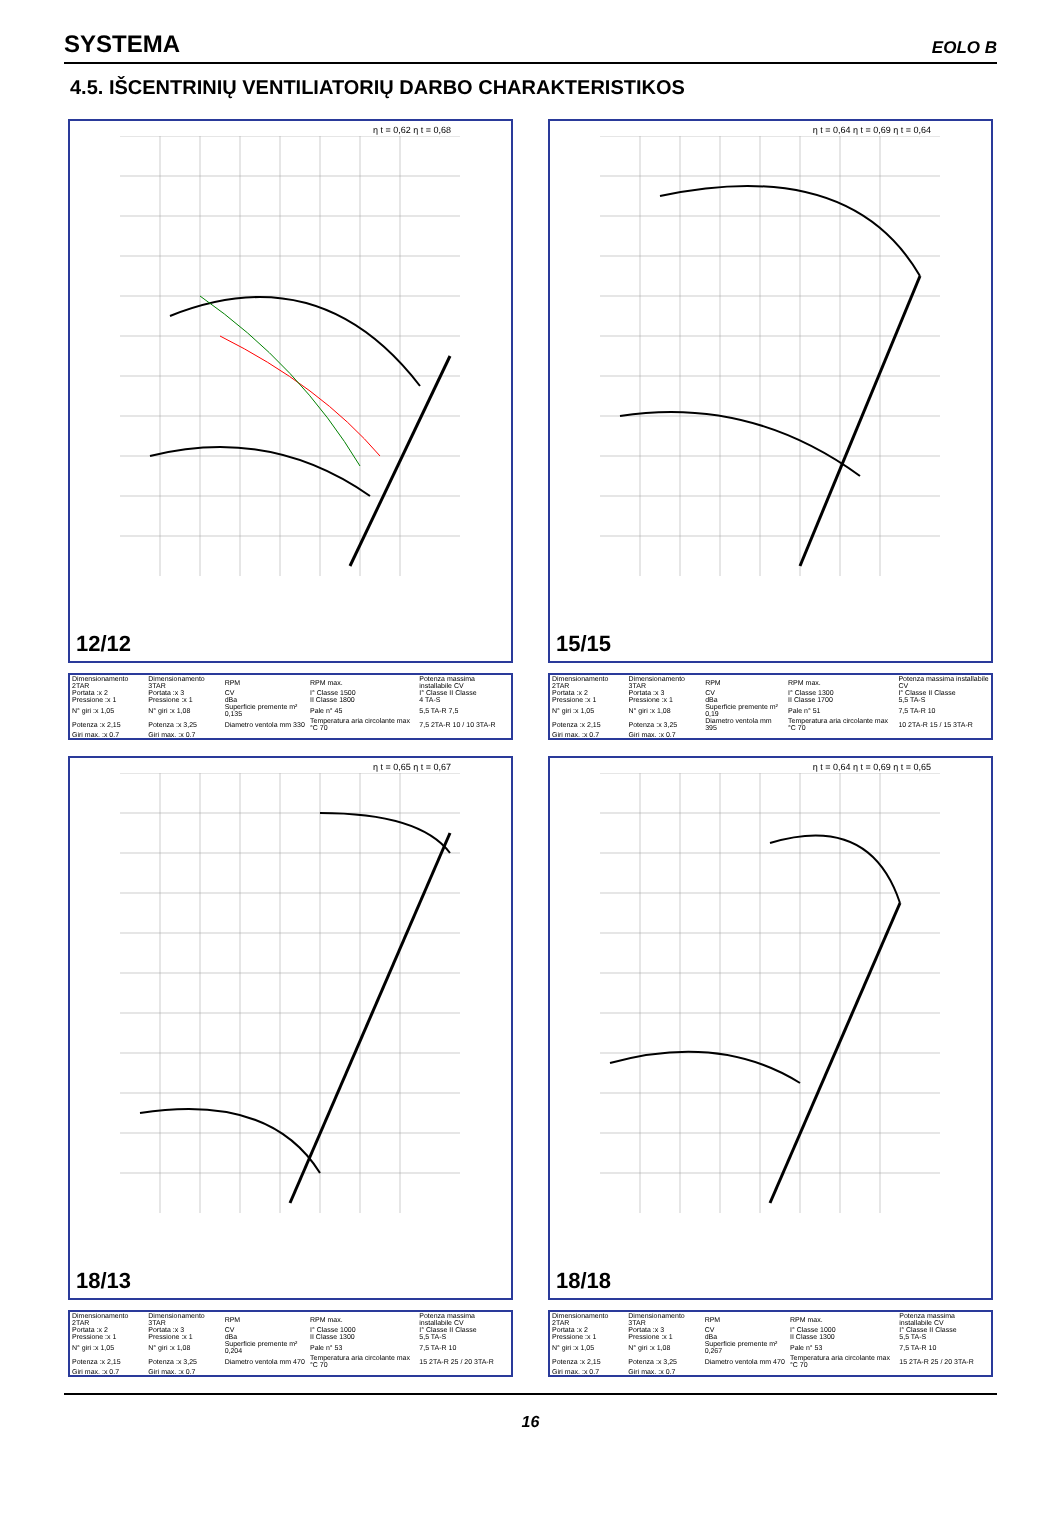SYSTEMA EOLO B
4.5. IŠCENTRINIŲ VENTILIATORIŲ DARBO CHARAKTERISTIKOS
η t = 0,62 η t = 0,68
12/12
| Dimensionamento 2TAR | Dimensionamento 3TAR | RPM | RPM max. | Potenza massima installabile CV |
| Portata :x 2 | Portata :x 3 | CV | I° Classe 1500 | I° Classe II Classe |
| Pressione :x 1 | Pressione :x 1 | dBa | II Classe 1800 | 4 TA-S |
| N° giri :x 1,05 | N° giri :x 1,08 | Superficie premente m² 0,135 | Pale n° 45 | 5,5 TA-R 7,5 |
| Potenza :x 2,15 | Potenza :x 3,25 | Diametro ventola mm 330 | Temperatura aria circolante max °C 70 | 7,5 2TA-R 10 / 10 3TA-R |
| Giri max. :x 0.7 | Giri max. :x 0.7 | | | |
η t = 0,64 η t = 0,69 η t = 0,64
15/15
| Dimensionamento 2TAR | Dimensionamento 3TAR | RPM | RPM max. | Potenza massima installabile CV |
| Portata :x 2 | Portata :x 3 | CV | I° Classe 1300 | I° Classe II Classe |
| Pressione :x 1 | Pressione :x 1 | dBa | II Classe 1700 | 5,5 TA-S |
| N° giri :x 1,05 | N° giri :x 1,08 | Superficie premente m² 0,19 | Pale n° 51 | 7,5 TA-R 10 |
| Potenza :x 2,15 | Potenza :x 3,25 | Diametro ventola mm 395 | Temperatura aria circolante max °C 70 | 10 2TA-R 15 / 15 3TA-R |
| Giri max. :x 0.7 | Giri max. :x 0.7 | | | |
η t = 0,65 η t = 0,67
18/13
| Dimensionamento 2TAR | Dimensionamento 3TAR | RPM | RPM max. | Potenza massima installabile CV |
| Portata :x 2 | Portata :x 3 | CV | I° Classe 1000 | I° Classe II Classe |
| Pressione :x 1 | Pressione :x 1 | dBa | II Classe 1300 | 5,5 TA-S |
| N° giri :x 1,05 | N° giri :x 1,08 | Superficie premente m² 0,204 | Pale n° 53 | 7,5 TA-R 10 |
| Potenza :x 2,15 | Potenza :x 3,25 | Diametro ventola mm 470 | Temperatura aria circolante max °C 70 | 15 2TA-R 25 / 20 3TA-R |
| Giri max. :x 0.7 | Giri max. :x 0.7 | | | |
η t = 0,64 η t = 0,69 η t = 0,65
18/18
| Dimensionamento 2TAR | Dimensionamento 3TAR | RPM | RPM max. | Potenza massima installabile CV |
| Portata :x 2 | Portata :x 3 | CV | I° Classe 1000 | I° Classe II Classe |
| Pressione :x 1 | Pressione :x 1 | dBa | II Classe 1300 | 5,5 TA-S |
| N° giri :x 1,05 | N° giri :x 1,08 | Superficie premente m² 0,267 | Pale n° 53 | 7,5 TA-R 10 |
| Potenza :x 2,15 | Potenza :x 3,25 | Diametro ventola mm 470 | Temperatura aria circolante max °C 70 | 15 2TA-R 25 / 20 3TA-R |
| Giri max. :x 0.7 | Giri max. :x 0.7 | | | |
16